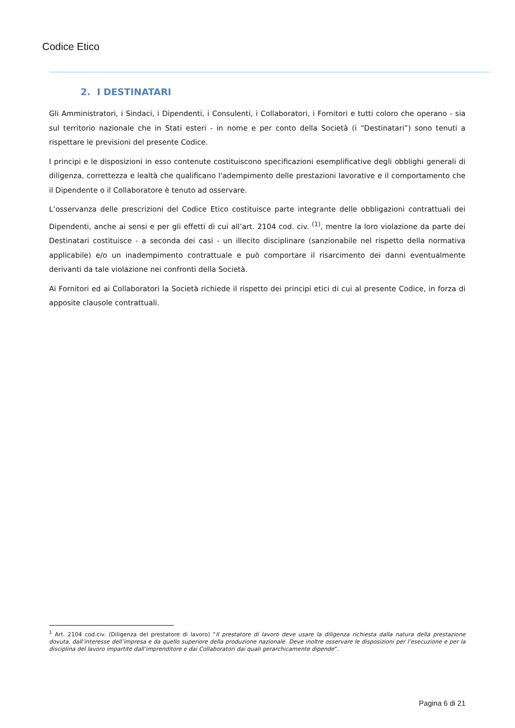Codice Etico
2. I DESTINATARI
Gli Amministratori, i Sindaci, i Dipendenti, i Consulenti, i Collaboratori, i Fornitori e tutti coloro che operano - sia sul territorio nazionale che in Stati esteri - in nome e per conto della Società (i “Destinatari”) sono tenuti a rispettare le previsioni del presente Codice.
I principi e le disposizioni in esso contenute costituiscono specificazioni esemplificative degli obblighi generali di diligenza, correttezza e lealtà che qualificano l'adempimento delle prestazioni lavorative e il comportamento che il Dipendente o il Collaboratore è tenuto ad osservare.
L’osservanza delle prescrizioni del Codice Etico costituisce parte integrante delle obbligazioni contrattuali dei Dipendenti, anche ai sensi e per gli effetti di cui all’art. 2104 cod. civ. <sup>(1)</sup>, mentre la loro violazione da parte dei Destinatari costituisce - a seconda dei casi - un illecito disciplinare (sanzionabile nel rispetto della normativa applicabile) e/o un inadempimento contrattuale e può comportare il risarcimento dei danni eventualmente derivanti da tale violazione nei confronti della Società.
Ai Fornitori ed ai Collaboratori la Società richiede il rispetto dei principi etici di cui al presente Codice, in forza di apposite clausole contrattuali.
<sup>1</sup> Art. 2104 cod.civ. (Diligenza del prestatore di lavoro) “Il prestatore di lavoro deve usare la diligenza richiesta dalla natura della prestazione dovuta, dall’interesse dell’impresa e da quello superiore della produzione nazionale. Deve inoltre osservare le disposizioni per l’esecuzione e per la disciplina del lavoro impartite dall’imprenditore e dai Collaboratori dai quali gerarchicamente dipende”.
Pagina 6 di 21